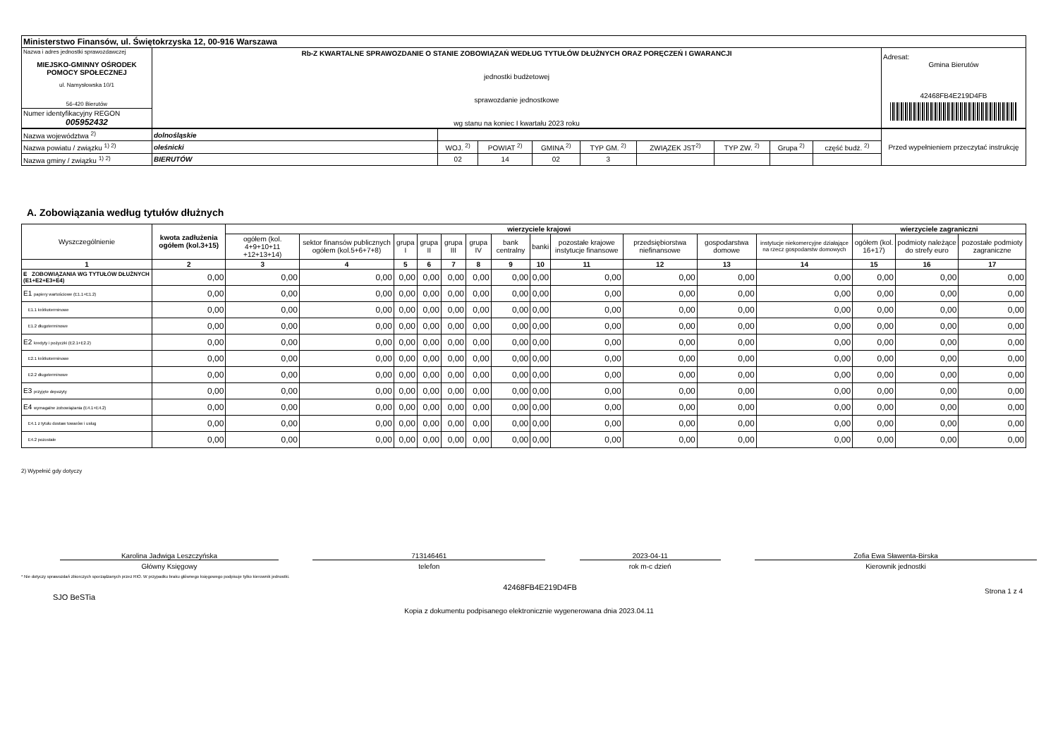| Ministerstwo Finansów, ul. Świętokrzyska 12, 00-916 Warszawa | | |
| Nazwa i adres jednostki sprawozdawczej MIEJSKO-GMINNY OŚRODEK POMOCY SPOŁECZNEJ ul. Namysłowska 10/1 56-420 Bierutów | Rb-Z KWARTALNE SPRAWOZDANIE O STANIE ZOBOWIĄZAŃ WEDŁUG TYTUŁÓW DŁUŻNYCH ORAZ PORĘCZEŃ I GWARANCJI jednostki budżetowej sprawozdanie jednostkowe wg stanu na koniec I kwartału 2023 roku | Adresat: Gmina Bierutów 42468FB4E219D4FB |
| Numer identyfikacyjny REGON 005952432 | | |
| Nazwa województwa <sup>2)</sup> | dolnośląskie | | | | | | | | | Przed wypełnieniem przeczytać instrukcję |
| Nazwa powiatu / związku <sup>1) 2)</sup> | oleśnicki | WOJ. <sup>2)</sup> | POWIAT <sup>2)</sup> | GMINA <sup>2)</sup> | TYP GM. <sup>2)</sup> | ZWIĄZEK JST<sup>2)</sup> | TYP ZW. <sup>2)</sup> | Grupa <sup>2)</sup> | część budż. <sup>2)</sup> | |
| Nazwa gminy / związku <sup>1) 2)</sup> | BIERUTÓW | 02 | 14 | 02 | 3 | | | | | |
A. Zobowiązania według tytułów dłużnych
| Wyszczególnienie | kwota zadłużenia ogółem (kol.3+15) | wierzyciele krajowi | | | | | | | | | | | | wierzyciele zagraniczni | | |
| --- | --- | --- | --- | --- | --- | --- | --- | --- | --- | --- | --- | --- | --- | --- | --- | --- |
| | | ogółem (kol. 4+9+10+11 +12+13+14) | sektor finansów publicznych ogółem (kol.5+6+7+8) | grupa I | grupa II | grupa III | grupa IV | bank centralny | banki | pozostałe krajowe instytucje finansowe | przedsiębiorstwa niefinansowe | gospodarstwa domowe | instytucje niekomercyjne działające na rzecz gospodarstw domowych | ogółem (kol. 16+17) | podmioty należące do strefy euro | pozostałe podmioty zagraniczne |
| 1 | 2 | 3 | 4 | 5 | 6 | 7 | 8 | 9 | 10 | 11 | 12 | 13 | 14 | 15 | 16 | 17 |
| E ZOBOWIĄZANIA WG TYTUŁÓW DŁUŻNYCH (E1+E2+E3+E4) | 0,00 | 0,00 | 0,00 | 0,00 | 0,00 | 0,00 | 0,00 | 0,00 | 0,00 | 0,00 | 0,00 | 0,00 | 0,00 | 0,00 | 0,00 | 0,00 |
| E1 papiery wartościowe (E1.1+E1.2) | 0,00 | 0,00 | 0,00 | 0,00 | 0,00 | 0,00 | 0,00 | 0,00 | 0,00 | 0,00 | 0,00 | 0,00 | 0,00 | 0,00 | 0,00 | 0,00 |
| E1.1 krótkoterminowe | 0,00 | 0,00 | 0,00 | 0,00 | 0,00 | 0,00 | 0,00 | 0,00 | 0,00 | 0,00 | 0,00 | 0,00 | 0,00 | 0,00 | 0,00 | 0,00 |
| E1.2 długoterminowe | 0,00 | 0,00 | 0,00 | 0,00 | 0,00 | 0,00 | 0,00 | 0,00 | 0,00 | 0,00 | 0,00 | 0,00 | 0,00 | 0,00 | 0,00 | 0,00 |
| E2 kredyty i pożyczki (E2.1+E2.2) | 0,00 | 0,00 | 0,00 | 0,00 | 0,00 | 0,00 | 0,00 | 0,00 | 0,00 | 0,00 | 0,00 | 0,00 | 0,00 | 0,00 | 0,00 | 0,00 |
| E2.1 krótkoterminowe | 0,00 | 0,00 | 0,00 | 0,00 | 0,00 | 0,00 | 0,00 | 0,00 | 0,00 | 0,00 | 0,00 | 0,00 | 0,00 | 0,00 | 0,00 | 0,00 |
| E2.2 długoterminowe | 0,00 | 0,00 | 0,00 | 0,00 | 0,00 | 0,00 | 0,00 | 0,00 | 0,00 | 0,00 | 0,00 | 0,00 | 0,00 | 0,00 | 0,00 | 0,00 |
| E3 przyjęte depozyty | 0,00 | 0,00 | 0,00 | 0,00 | 0,00 | 0,00 | 0,00 | 0,00 | 0,00 | 0,00 | 0,00 | 0,00 | 0,00 | 0,00 | 0,00 | 0,00 |
| E4 wymagalne zobowiązania (E4.1+E4.2) | 0,00 | 0,00 | 0,00 | 0,00 | 0,00 | 0,00 | 0,00 | 0,00 | 0,00 | 0,00 | 0,00 | 0,00 | 0,00 | 0,00 | 0,00 | 0,00 |
| E4.1 z tytułu dostaw towarów i usług | 0,00 | 0,00 | 0,00 | 0,00 | 0,00 | 0,00 | 0,00 | 0,00 | 0,00 | 0,00 | 0,00 | 0,00 | 0,00 | 0,00 | 0,00 | 0,00 |
| E4.2 pozostałe | 0,00 | 0,00 | 0,00 | 0,00 | 0,00 | 0,00 | 0,00 | 0,00 | 0,00 | 0,00 | 0,00 | 0,00 | 0,00 | 0,00 | 0,00 | 0,00 |
2) Wypełnić gdy dotyczy
Karolina Jadwiga Leszczyńska
Główny Księgowy
713146461
telefon
2023-04-11
rok m-c dzień
Zofia Ewa Sławenta-Birska
Kierownik jednostki
* Nie dotyczy sprawozdań zbiorczych sporządzanych przez RIO. W przypadku braku głównego księgowego podpisuje tylko kierownik jednostki.
SJO BeSTia 42468FB4E219D4FB Strona 1 z 4
Kopia z dokumentu podpisanego elektronicznie wygenerowana dnia 2023.04.11